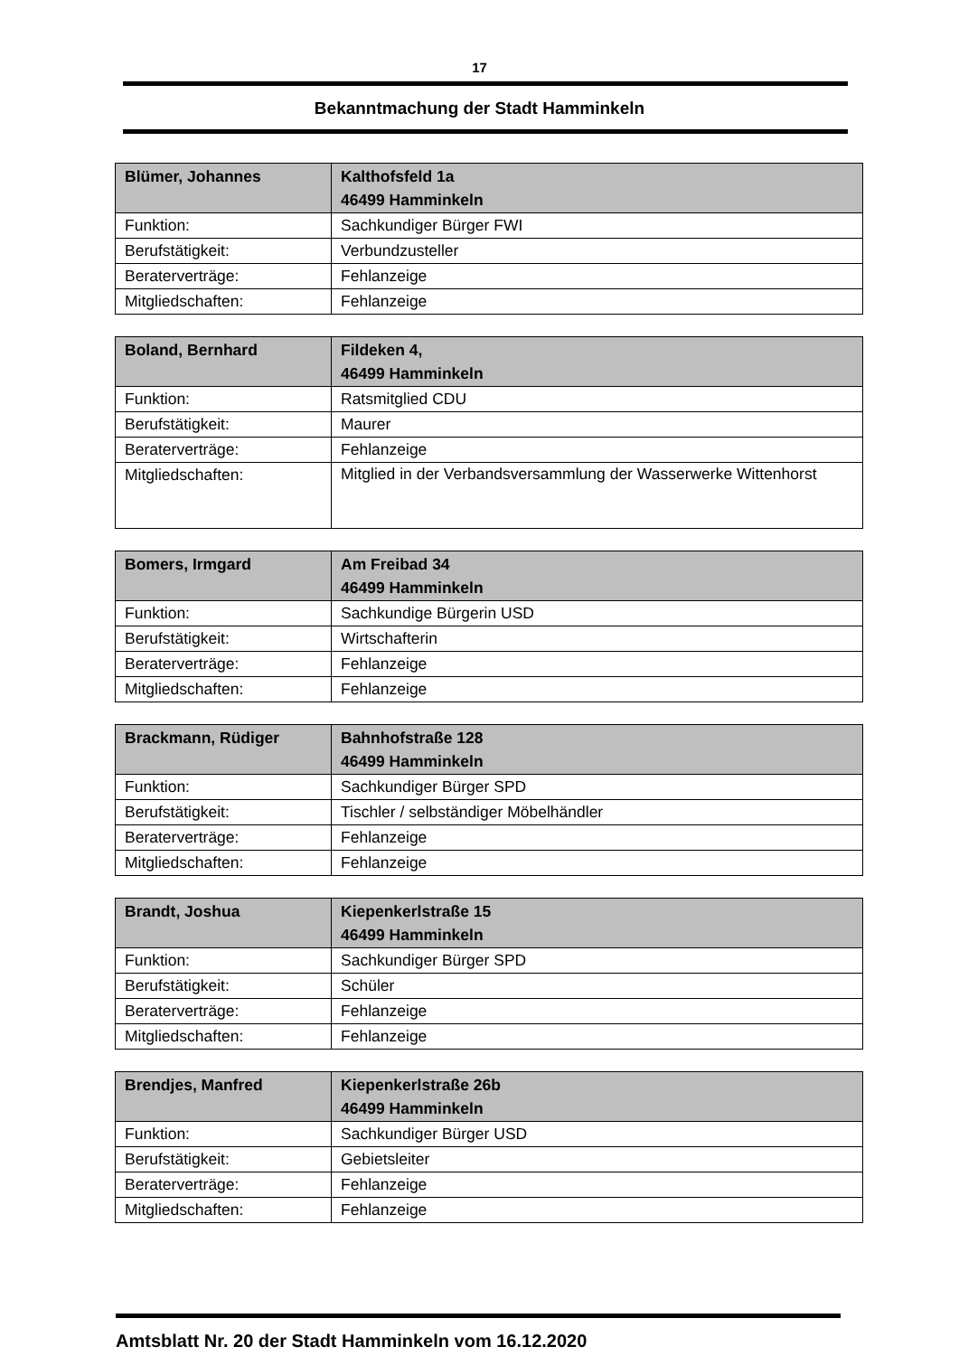17
Bekanntmachung der Stadt Hamminkeln
| Blümer, Johannes | Kalthofsfeld 1a 46499 Hamminkeln |
| --- | --- |
| Funktion: | Sachkundiger Bürger FWI |
| Berufstätigkeit: | Verbundzusteller |
| Beraterverträge: | Fehlanzeige |
| Mitgliedschaften: | Fehlanzeige |
| Boland, Bernhard | Fildeken 4, 46499 Hamminkeln |
| --- | --- |
| Funktion: | Ratsmitglied CDU |
| Berufstätigkeit: | Maurer |
| Beraterverträge: | Fehlanzeige |
| Mitgliedschaften: | Mitglied in der Verbandsversammlung der Wasserwerke Wittenhorst |
| Bomers, Irmgard | Am Freibad 34 46499 Hamminkeln |
| --- | --- |
| Funktion: | Sachkundige Bürgerin USD |
| Berufstätigkeit: | Wirtschafterin |
| Beraterverträge: | Fehlanzeige |
| Mitgliedschaften: | Fehlanzeige |
| Brackmann, Rüdiger | Bahnhofstraße 128 46499 Hamminkeln |
| --- | --- |
| Funktion: | Sachkundiger Bürger SPD |
| Berufstätigkeit: | Tischler / selbständiger Möbelhändler |
| Beraterverträge: | Fehlanzeige |
| Mitgliedschaften: | Fehlanzeige |
| Brandt, Joshua | Kiepenkerlstraße 15 46499 Hamminkeln |
| --- | --- |
| Funktion: | Sachkundiger Bürger SPD |
| Berufstätigkeit: | Schüler |
| Beraterverträge: | Fehlanzeige |
| Mitgliedschaften: | Fehlanzeige |
| Brendjes, Manfred | Kiepenkerlstraße 26b 46499 Hamminkeln |
| --- | --- |
| Funktion: | Sachkundiger Bürger USD |
| Berufstätigkeit: | Gebietsleiter |
| Beraterverträge: | Fehlanzeige |
| Mitgliedschaften: | Fehlanzeige |
Amtsblatt Nr. 20 der Stadt Hamminkeln vom 16.12.2020